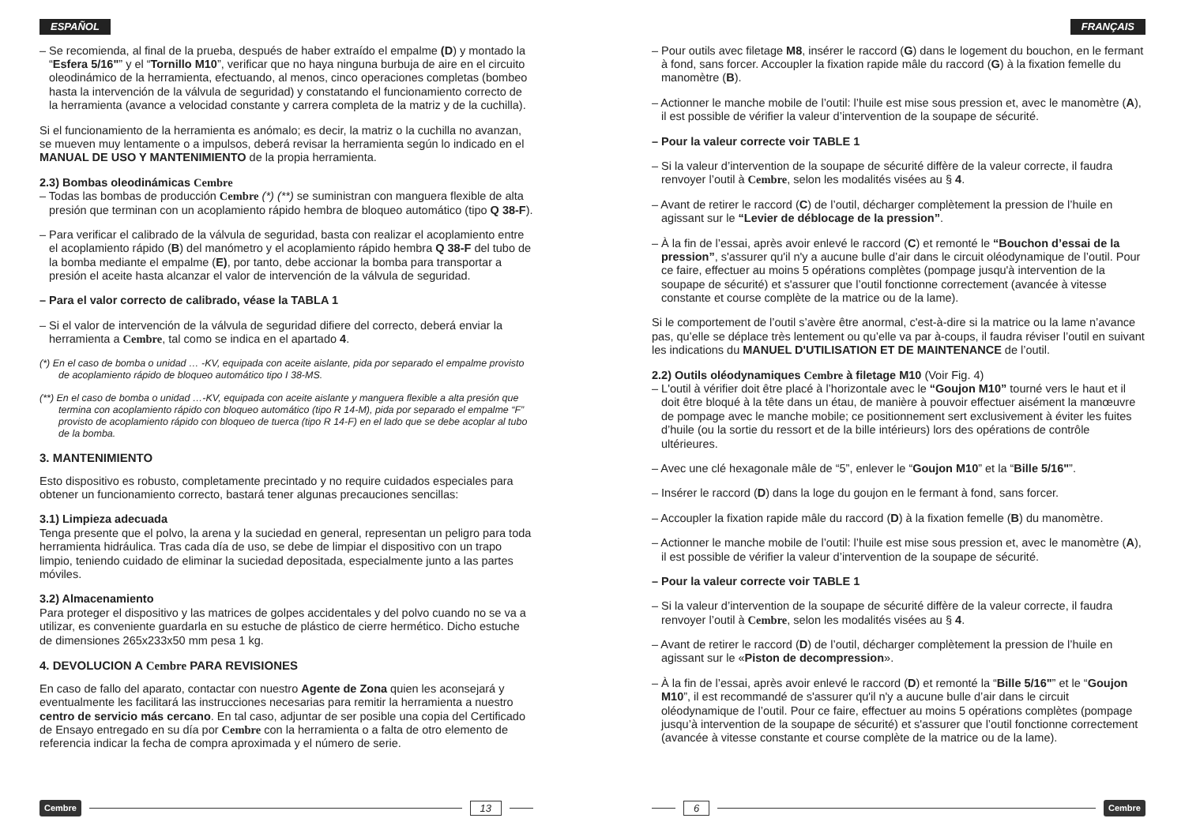ESPAÑOL
– Se recomienda, al final de la prueba, después de haber extraído el empalme (D) y montado la “Esfera 5/16"” y el “Tornillo M10”, verificar que no haya ninguna burbuja de aire en el circuito oleodinámico de la herramienta, efectuando, al menos, cinco operaciones completas (bombeo hasta la intervención de la válvula de seguridad) y constatando el funcionamiento correcto de la herramienta (avance a velocidad constante y carrera completa de la matriz y de la cuchilla).
Si el funcionamiento de la herramienta es anómalo; es decir, la matriz o la cuchilla no avanzan, se mueven muy lentamente o a impulsos, deberá revisar la herramienta según lo indicado en el MANUAL DE USO Y MANTENIMIENTO de la propia herramienta.
2.3) Bombas oleodinámicas Cembre
– Todas las bombas de producción Cembre (*) (**) se suministran con manguera flexible de alta presión que terminan con un acoplamiento rápido hembra de bloqueo automático (tipo Q 38-F).
– Para verificar el calibrado de la válvula de seguridad, basta con realizar el acoplamiento entre el acoplamiento rápido (B) del manómetro y el acoplamiento rápido hembra Q 38-F del tubo de la bomba mediante el empalme (E), por tanto, debe accionar la bomba para transportar a presión el aceite hasta alcanzar el valor de intervención de la válvula de seguridad.
– Para el valor correcto de calibrado, véase la TABLA 1
– Si el valor de intervención de la válvula de seguridad difiere del correcto, deberá enviar la herramienta a Cembre, tal como se indica en el apartado 4.
(*) En el caso de bomba o unidad … -KV, equipada con aceite aislante, pida por separado el empalme provisto de acoplamiento rápido de bloqueo automático tipo I 38-MS.
(**) En el caso de bomba o unidad …-KV, equipada con aceite aislante y manguera flexible a alta presión que termina con acoplamiento rápido con bloqueo automático (tipo R 14-M), pida por separado el empalme “F” provisto de acoplamiento rápido con bloqueo de tuerca (tipo R 14-F) en el lado que se debe acoplar al tubo de la bomba.
3. MANTENIMIENTO
Esto dispositivo es robusto, completamente precintado y no require cuidados especiales para obtener un funcionamiento correcto, bastará tener algunas precauciones sencillas:
3.1) Limpieza adecuada
Tenga presente que el polvo, la arena y la suciedad en general, representan un peligro para toda herramienta hidráulica. Tras cada día de uso, se debe de limpiar el dispositivo con un trapo limpio, teniendo cuidado de eliminar la suciedad depositada, especialmente junto a las partes móviles.
3.2) Almacenamiento
Para proteger el dispositivo y las matrices de golpes accidentales y del polvo cuando no se va a utilizar, es conveniente guardarla en su estuche de plástico de cierre hermético. Dicho estuche de dimensiones 265x233x50 mm pesa 1 kg.
4. DEVOLUCION A Cembre PARA REVISIONES
En caso de fallo del aparato, contactar con nuestro Agente de Zona quien les aconsejará y eventualmente les facilitará las instrucciones necesarias para remitir la herramienta a nuestro centro de servicio más cercano. En tal caso, adjuntar de ser posible una copia del Certificado de Ensayo entregado en su día por Cembre con la herramienta o a falta de otro elemento de referencia indicar la fecha de compra aproximada y el número de serie.
Cembre 13
FRANÇAIS
– Pour outils avec filetage M8, insérer le raccord (G) dans le logement du bouchon, en le fermant à fond, sans forcer. Accoupler la fixation rapide mâle du raccord (G) à la fixation femelle du manomètre (B).
– Actionner le manche mobile de l’outil: l’huile est mise sous pression et, avec le manomètre (A), il est possible de vérifier la valeur d’intervention de la soupape de sécurité.
– Pour la valeur correcte voir TABLE 1
– Si la valeur d’intervention de la soupape de sécurité diffère de la valeur correcte, il faudra renvoyer l’outil à Cembre, selon les modalités visées au § 4.
– Avant de retirer le raccord (C) de l’outil, décharger complètement la pression de l’huile en agissant sur le “Levier de déblocage de la pression”.
– À la fin de l’essai, après avoir enlevé le raccord (C) et remonté le “Bouchon d’essai de la pression”, s'assurer qu'il n'y a aucune bulle d’air dans le circuit oléodynamique de l’outil. Pour ce faire, effectuer au moins 5 opérations complètes (pompage jusqu'à intervention de la soupape de sécurité) et s'assurer que l’outil fonctionne correctement (avancée à vitesse constante et course complète de la matrice ou de la lame).
Si le comportement de l’outil s’avère être anormal, c'est-à-dire si la matrice ou la lame n’avance pas, qu’elle se déplace très lentement ou qu’elle va par à-coups, il faudra réviser l’outil en suivant les indications du MANUEL D'UTILISATION ET DE MAINTENANCE de l’outil.
2.2) Outils oléodynamiques Cembre à filetage M10 (Voir Fig. 4)
– L'outil à vérifier doit être placé à l’horizontale avec le “Goujon M10” tourné vers le haut et il doit être bloqué à la tête dans un étau, de manière à pouvoir effectuer aisément la manœuvre de pompage avec le manche mobile; ce positionnement sert exclusivement à éviter les fuites d’huile (ou la sortie du ressort et de la bille intérieurs) lors des opérations de contrôle ultérieures.
– Avec une clé hexagonale mâle de “5”, enlever le “Goujon M10” et la “Bille 5/16"”.
– Insérer le raccord (D) dans la loge du goujon en le fermant à fond, sans forcer.
– Accoupler la fixation rapide mâle du raccord (D) à la fixation femelle (B) du manomètre.
– Actionner le manche mobile de l’outil: l’huile est mise sous pression et, avec le manomètre (A), il est possible de vérifier la valeur d’intervention de la soupape de sécurité.
– Pour la valeur correcte voir TABLE 1
– Si la valeur d’intervention de la soupape de sécurité diffère de la valeur correcte, il faudra renvoyer l’outil à Cembre, selon les modalités visées au § 4.
– Avant de retirer le raccord (D) de l’outil, décharger complètement la pression de l’huile en agissant sur le «Piston de decompression».
– À la fin de l’essai, après avoir enlevé le raccord (D) et remonté la “Bille 5/16"” et le “Goujon M10”, il est recommandé de s'assurer qu'il n'y a aucune bulle d’air dans le circuit oléodynamique de l’outil. Pour ce faire, effectuer au moins 5 opérations complètes (pompage jusqu’à intervention de la soupape de sécurité) et s'assurer que l’outil fonctionne correctement (avancée à vitesse constante et course complète de la matrice ou de la lame).
6 Cembre